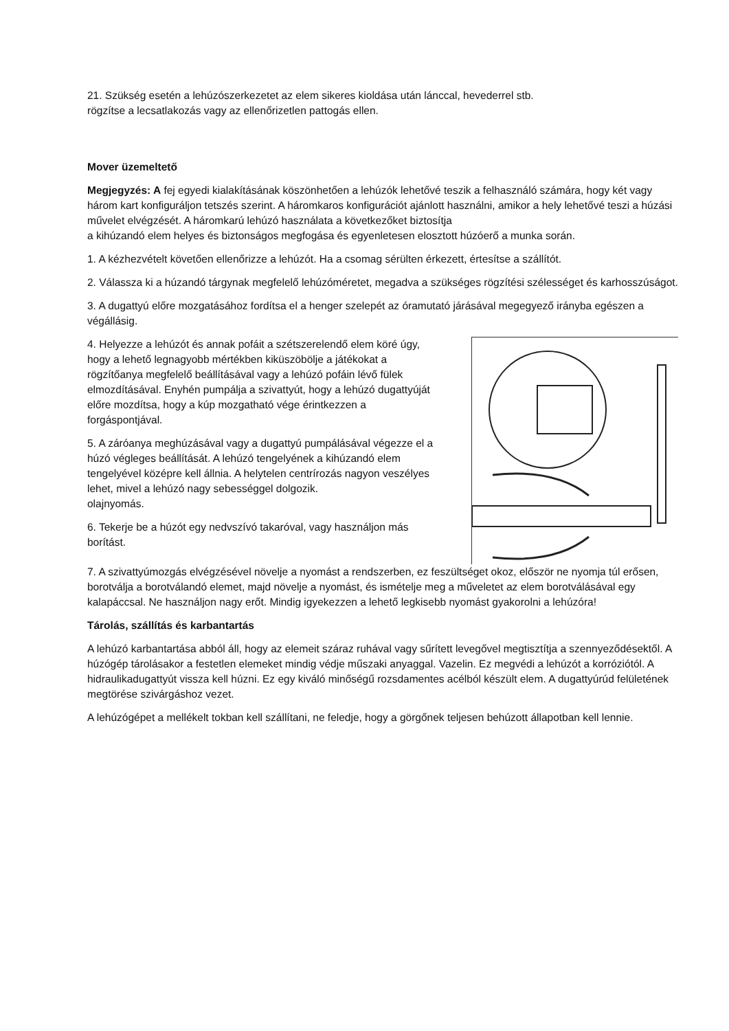21. Szükség esetén a lehúzószerkezetet az elem sikeres kioldása után lánccal, hevederrel stb.
rögzítse a lecsatlakozás vagy az ellenőrizetlen pattogás ellen.
Mover üzemeltető
Megjegyzés: A fej egyedi kialakításának köszönhetően a lehúzók lehetővé teszik a felhasználó számára, hogy két vagy három kart konfiguráljon tetszés szerint. A háromkaros konfigurációt ajánlott használni, amikor a hely lehetővé teszi a húzási művelet elvégzését. A háromkarú lehúzó használata a következőket biztosítja
a kihúzandó elem helyes és biztonságos megfogása és egyenletesen elosztott húzóerő a munka során.
1. A kézhezvételt követően ellenőrizze a lehúzót. Ha a csomag sérülten érkezett, értesítse a szállítót.
2. Válassza ki a húzandó tárgynak megfelelő lehúzóméretet, megadva a szükséges rögzítési szélességet és karhosszúságot.
3. A dugattyú előre mozgatásához fordítsa el a henger szelepét az óramutató járásával megegyező irányba egészen a végállásig.
4. Helyezze a lehúzót és annak pofáit a szétszerelendő elem köré úgy, hogy a lehető legnagyobb mértékben kiküszöbölje a játékokat a rögzítőanya megfelelő beállításával vagy a lehúzó pofáin lévő fülek elmozdításával. Enyhén pumpálja a szivattyút, hogy a lehúzó dugattyúját előre mozdítsa, hogy a kúp mozgatható vége érintkezzen a forgáspontjával.
5. A záróanya meghúzásával vagy a dugattyú pumpálásával végezze el a húzó végleges beállítását. A lehúzó tengelyének a kihúzandó elem tengelyével középre kell állnia. A helytelen centrírozás nagyon veszélyes lehet, mivel a lehúzó nagy sebességgel dolgozik.
olajnyomás.
6. Tekerje be a húzót egy nedvszívó takaróval, vagy használjon más borítást.
7. A szivattyúmozgás elvégzésével növelje a nyomást a rendszerben, ez feszültséget okoz, először ne nyomja túl erősen, borotválja a borotválandó elemet, majd növelje a nyomást, és ismételje meg a műveletet az elem borotválásával egy kalapáccsal. Ne használjon nagy erőt. Mindig igyekezzen a lehető legkisebb nyomást gyakorolni a lehúzóra!
Tárolás, szállítás és karbantartás
A lehúzó karbantartása abból áll, hogy az elemeit száraz ruhával vagy sűrített levegővel megtisztítja a szennyeződésektől. A húzógép tárolásakor a festetlen elemeket mindig védje műszaki anyaggal. Vazelin. Ez megvédi a lehúzót a korróziótól. A hidraulikadugattyút vissza kell húzni. Ez egy kiváló minőségű rozsdamentes acélból készült elem. A dugattyúrúd felületének megtörése szivárgáshoz vezet.
A lehúzógépet a mellékelt tokban kell szállítani, ne feledje, hogy a görgőnek teljesen behúzott állapotban kell lennie.